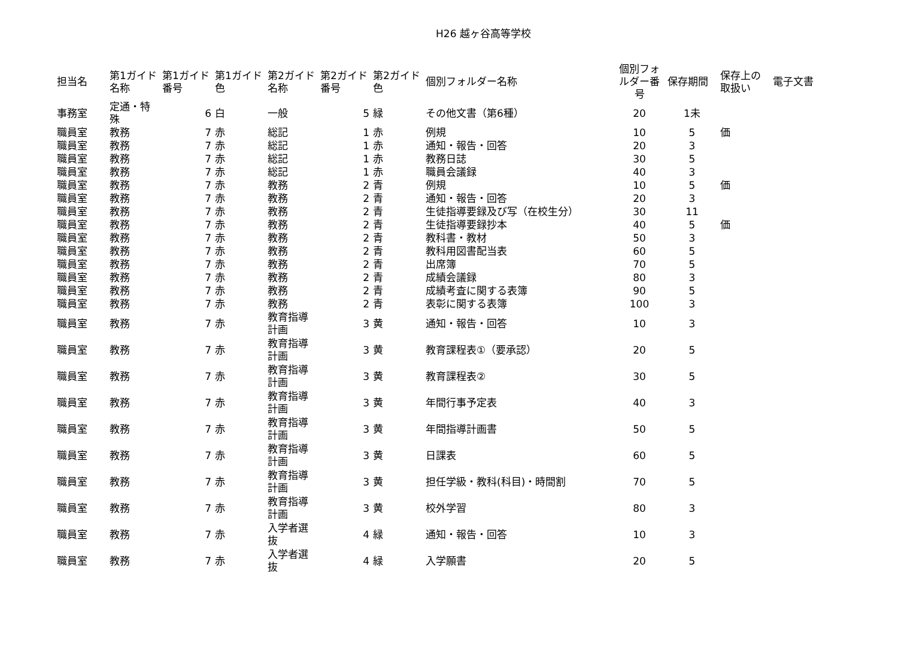H26 越ヶ谷高等学校
| 担当名 | 第1ガイド名称 | 第1ガイド番号 | 第1ガイド色 | 第2ガイド名称 | 第2ガイド番号 | 第2ガイド色 | 個別フォルダー名称 | 個別フォルダー番号 | 保存期間 | 保存上の取扱い | 電子文書 |
| --- | --- | --- | --- | --- | --- | --- | --- | --- | --- | --- | --- |
| 事務室 | 定通・特殊 | 6 | 白 | 一般 | 5 | 緑 | その他文書（第6種） | 20 | 1未 | | |
| 職員室 | 教務 | 7 | 赤 | 総記 | 1 | 赤 | 例規 | 10 | 5 | 価 | |
| 職員室 | 教務 | 7 | 赤 | 総記 | 1 | 赤 | 通知・報告・回答 | 20 | 3 | | |
| 職員室 | 教務 | 7 | 赤 | 総記 | 1 | 赤 | 教務日誌 | 30 | 5 | | |
| 職員室 | 教務 | 7 | 赤 | 総記 | 1 | 赤 | 職員会議録 | 40 | 3 | | |
| 職員室 | 教務 | 7 | 赤 | 教務 | 2 | 青 | 例規 | 10 | 5 | 価 | |
| 職員室 | 教務 | 7 | 赤 | 教務 | 2 | 青 | 通知・報告・回答 | 20 | 3 | | |
| 職員室 | 教務 | 7 | 赤 | 教務 | 2 | 青 | 生徒指導要録及び写（在校生分） | 30 | 11 | | |
| 職員室 | 教務 | 7 | 赤 | 教務 | 2 | 青 | 生徒指導要録抄本 | 40 | 5 | 価 | |
| 職員室 | 教務 | 7 | 赤 | 教務 | 2 | 青 | 教科書・教材 | 50 | 3 | | |
| 職員室 | 教務 | 7 | 赤 | 教務 | 2 | 青 | 教科用図書配当表 | 60 | 5 | | |
| 職員室 | 教務 | 7 | 赤 | 教務 | 2 | 青 | 出席簿 | 70 | 5 | | |
| 職員室 | 教務 | 7 | 赤 | 教務 | 2 | 青 | 成績会議録 | 80 | 3 | | |
| 職員室 | 教務 | 7 | 赤 | 教務 | 2 | 青 | 成績考査に関する表簿 | 90 | 5 | | |
| 職員室 | 教務 | 7 | 赤 | 教務 | 2 | 青 | 表彰に関する表簿 | 100 | 3 | | |
| 職員室 | 教務 | 7 | 赤 | 教育指導計画 | 3 | 黄 | 通知・報告・回答 | 10 | 3 | | |
| 職員室 | 教務 | 7 | 赤 | 教育指導計画 | 3 | 黄 | 教育課程表①（要承認） | 20 | 5 | | |
| 職員室 | 教務 | 7 | 赤 | 教育指導計画 | 3 | 黄 | 教育課程表② | 30 | 5 | | |
| 職員室 | 教務 | 7 | 赤 | 教育指導計画 | 3 | 黄 | 年間行事予定表 | 40 | 3 | | |
| 職員室 | 教務 | 7 | 赤 | 教育指導計画 | 3 | 黄 | 年間指導計画書 | 50 | 5 | | |
| 職員室 | 教務 | 7 | 赤 | 教育指導計画 | 3 | 黄 | 日課表 | 60 | 5 | | |
| 職員室 | 教務 | 7 | 赤 | 教育指導計画 | 3 | 黄 | 担任学級・教科(科目)・時間割 | 70 | 5 | | |
| 職員室 | 教務 | 7 | 赤 | 教育指導計画 | 3 | 黄 | 校外学習 | 80 | 3 | | |
| 職員室 | 教務 | 7 | 赤 | 入学者選抜 | 4 | 緑 | 通知・報告・回答 | 10 | 3 | | |
| 職員室 | 教務 | 7 | 赤 | 入学者選抜 | 4 | 緑 | 入学願書 | 20 | 5 | | |